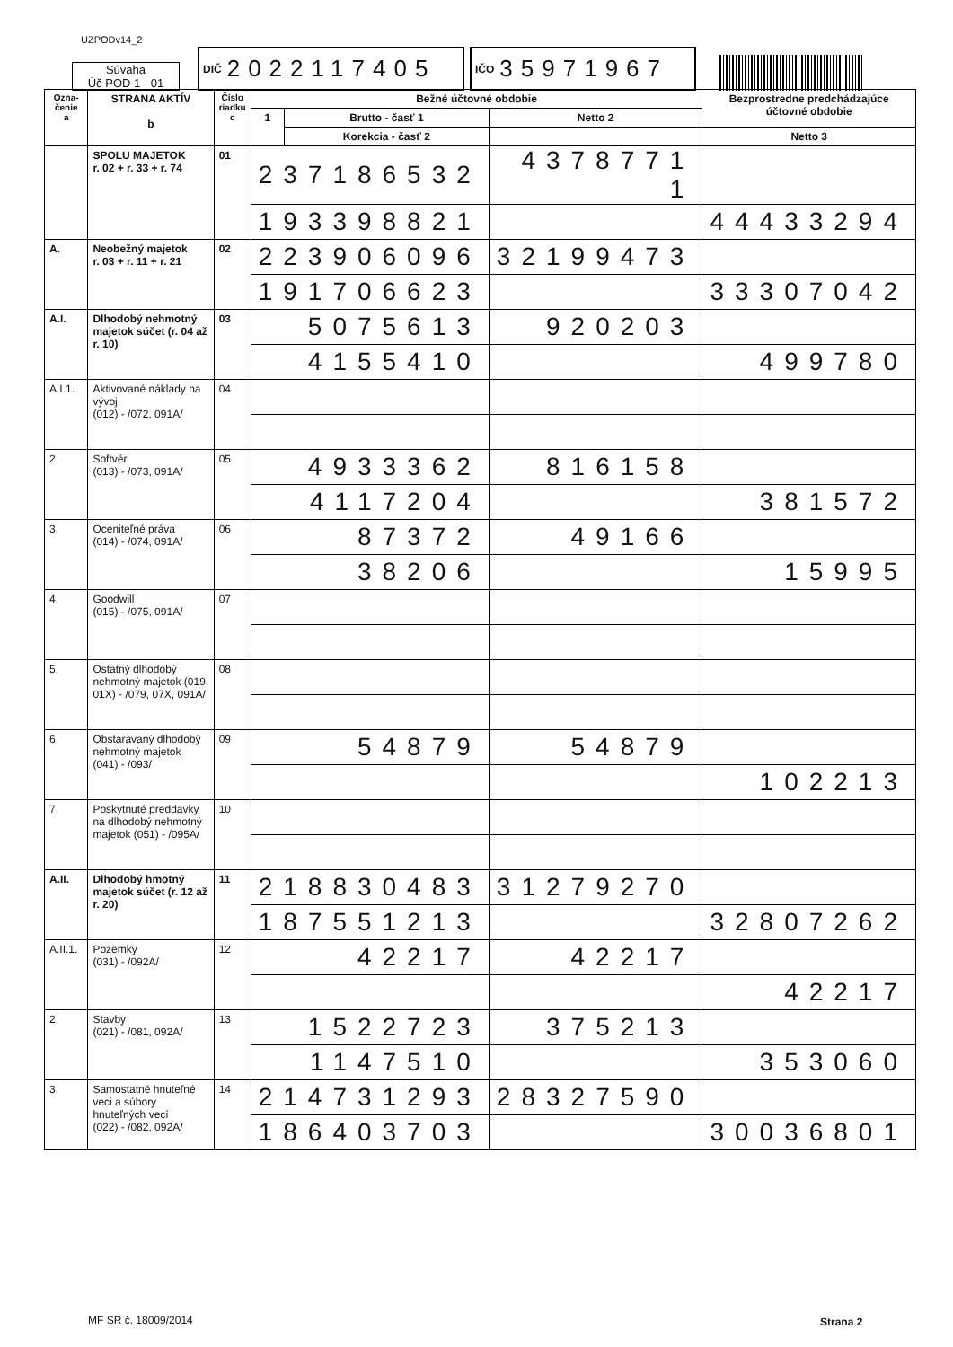UZPODv14_2
Súvaha
Úč POD 1 - 01
DIČ 2022117405
IČO 35971967
| Ozna- čenie a | STRANA AKTÍV b | Číslo riadku c | Bežné účtovné obdobie | | | Bezprostredne predchádzajúce účtovné obdobie | |
| --- | --- | --- | --- | --- | --- | --- | --- |
| | | | 1 | Brutto - časť 1 | Netto 2 | | |
| | | | | Korekcia - časť 2 | | Netto 3 | |
| | SPOLU MAJETOK r. 02 + r. 33 + r. 74 | 01 | 237186532 | | 4378771 1 | | |
| | | | 193398821 | | | 44433294 | |
| A. | Neobežný majetok r. 03 + r. 11 + r. 21 | 02 | 223906096 | | 32199473 | | |
| | | | 191706623 | | | 33307042 | |
| A.I. | Dlhodobý nehmotný majetok súčet (r. 04 až r. 10) | 03 | 5075613 | | 920203 | | |
| | | | 4155410 | | | 499780 | |
| A.I.1. | Aktivované náklady na vývoj (012) - /072, 091A/ | 04 | | | | | |
| 2. | Softvér (013) - /073, 091A/ | 05 | 4933362 | | 816158 | | |
| | | | 4117204 | | | 381572 | |
| 3. | Oceniteľné práva (014) - /074, 091A/ | 06 | 87372 | | 49166 | | |
| | | | 38206 | | | 15995 | |
| 4. | Goodwill (015) - /075, 091A/ | 07 | | | | | |
| 5. | Ostatný dlhodobý nehmotný majetok (019, 01X) - /079, 07X, 091A/ | 08 | | | | | |
| 6. | Obstarávaný dlhodobý nehmotný majetok (041) - /093/ | 09 | 54879 | | 54879 | | |
| | | | | | | 102213 | |
| 7. | Poskytnuté preddavky na dlhodobý nehmotný majetok (051) - /095A/ | 10 | | | | | |
| A.II. | Dlhodobý hmotný majetok súčet (r. 12 až r. 20) | 11 | 218830483 | | 31279270 | | |
| | | | 187551213 | | | 32807262 | |
| A.II.1. | Pozemky (031) - /092A/ | 12 | 42217 | | 42217 | | |
| | | | | | | 42217 | |
| 2. | Stavby (021) - /081, 092A/ | 13 | 1522723 | | 375213 | | |
| | | | 1147510 | | | 353060 | |
| 3. | Samostatné hnuteľné veci a súbory hnuteľných vecí (022) - /082, 092A/ | 14 | 214731293 | | 28327590 | | |
| | | | 186403703 | | | 30036801 | |
MF SR č. 18009/2014 Strana 2